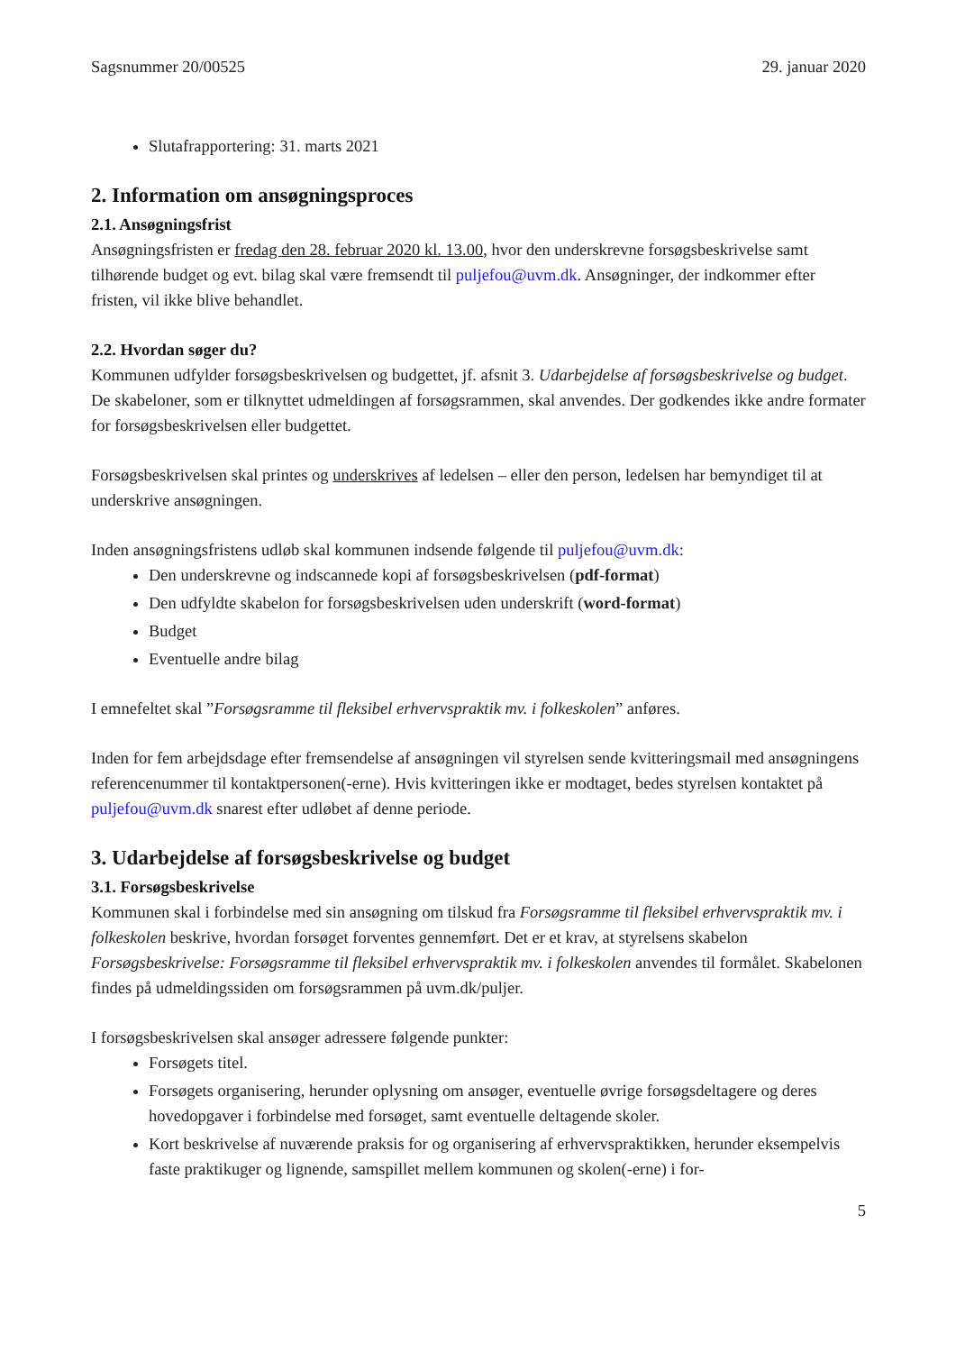Sagsnummer 20/00525 29. januar 2020
Slutafrapportering: 31. marts 2021
2. Information om ansøgningsproces
2.1. Ansøgningsfrist
Ansøgningsfristen er fredag den 28. februar 2020 kl. 13.00, hvor den underskrevne forsøgsbeskrivelse samt tilhørende budget og evt. bilag skal være fremsendt til puljefou@uvm.dk. Ansøgninger, der indkommer efter fristen, vil ikke blive behandlet.
2.2. Hvordan søger du?
Kommunen udfylder forsøgsbeskrivelsen og budgettet, jf. afsnit 3. Udarbejdelse af forsøgsbeskrivelse og budget. De skabeloner, som er tilknyttet udmeldingen af forsøgsrammen, skal anvendes. Der godkendes ikke andre formater for forsøgsbeskrivelsen eller budgettet.
Forsøgsbeskrivelsen skal printes og underskrives af ledelsen – eller den person, ledelsen har bemyndiget til at underskrive ansøgningen.
Inden ansøgningsfristens udløb skal kommunen indsende følgende til puljefou@uvm.dk:
Den underskrevne og indscannede kopi af forsøgsbeskrivelsen (pdf-format)
Den udfyldte skabelon for forsøgsbeskrivelsen uden underskrift (word-format)
Budget
Eventuelle andre bilag
I emnefeltet skal ”Forsøgsramme til fleksibel erhvervspraktik mv. i folkeskolen” anføres.
Inden for fem arbejdsdage efter fremsendelse af ansøgningen vil styrelsen sende kvitteringsmail med ansøgningens referencenummer til kontaktpersonen(-erne). Hvis kvitteringen ikke er modtaget, bedes styrelsen kontaktet på puljefou@uvm.dk snarest efter udløbet af denne periode.
3. Udarbejdelse af forsøgsbeskrivelse og budget
3.1. Forsøgsbeskrivelse
Kommunen skal i forbindelse med sin ansøgning om tilskud fra Forsøgsramme til fleksibel erhvervspraktik mv. i folkeskolen beskrive, hvordan forsøget forventes gennemført. Det er et krav, at styrelsens skabelon Forsøgsbeskrivelse: Forsøgsramme til fleksibel erhvervspraktik mv. i folkeskolen anvendes til formålet. Skabelonen findes på udmeldingssiden om forsøgsrammen på uvm.dk/puljer.
I forsøgsbeskrivelsen skal ansøger adressere følgende punkter:
Forsøgets titel.
Forsøgets organisering, herunder oplysning om ansøger, eventuelle øvrige forsøgsdeltagere og deres hovedopgaver i forbindelse med forsøget, samt eventuelle deltagende skoler.
Kort beskrivelse af nuværende praksis for og organisering af erhvervspraktikken, herunder eksempelvis faste praktikuger og lignende, samspillet mellem kommunen og skolen(-erne) i for-
5